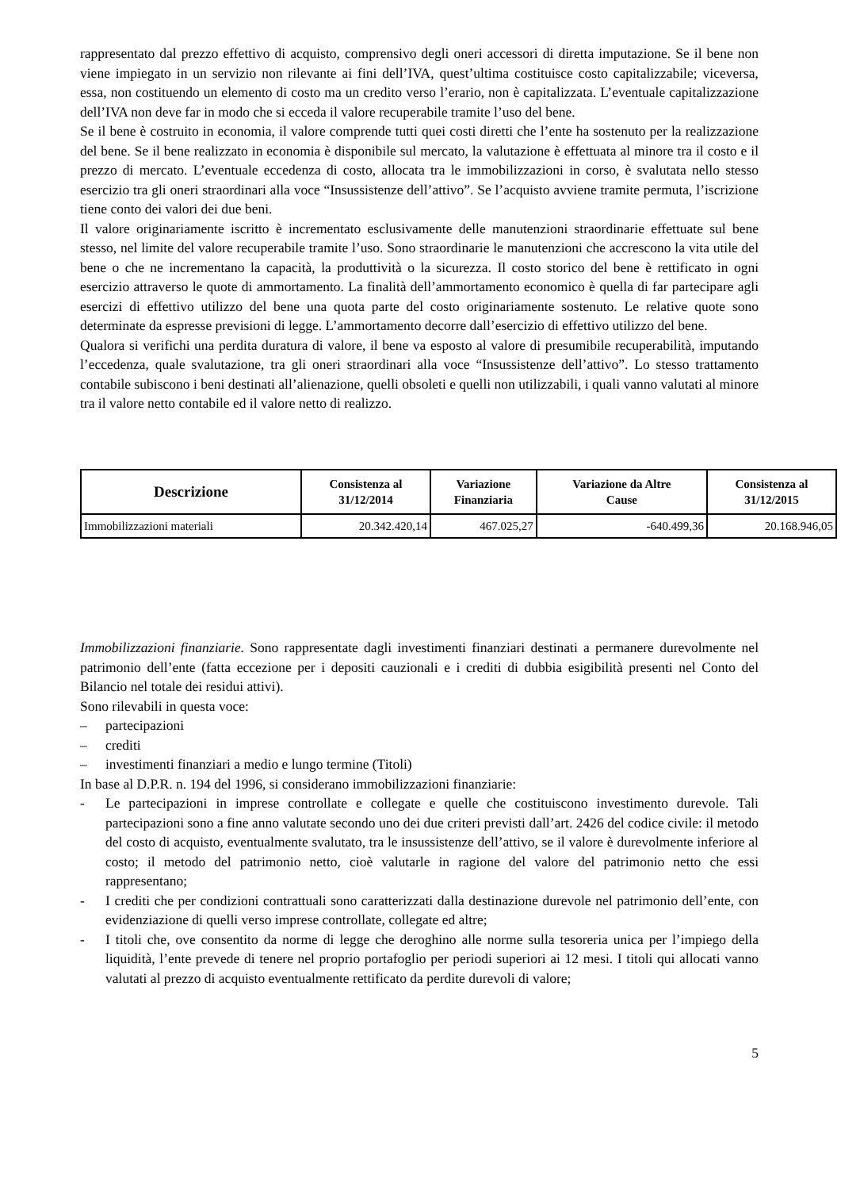rappresentato dal prezzo effettivo di acquisto, comprensivo degli oneri accessori di diretta imputazione. Se il bene non viene impiegato in un servizio non rilevante ai fini dell’IVA, quest’ultima costituisce costo capitalizzabile; viceversa, essa, non costituendo un elemento di costo ma un credito verso l’erario, non è capitalizzata. L’eventuale capitalizzazione dell’IVA non deve far in modo che si ecceda il valore recuperabile tramite l’uso del bene.
Se il bene è costruito in economia, il valore comprende tutti quei costi diretti che l’ente ha sostenuto per la realizzazione del bene. Se il bene realizzato in economia è disponibile sul mercato, la valutazione è effettuata al minore tra il costo e il prezzo di mercato. L’eventuale eccedenza di costo, allocata tra le immobilizzazioni in corso, è svalutata nello stesso esercizio tra gli oneri straordinari alla voce “Insussistenze dell’attivo”. Se l’acquisto avviene tramite permuta, l’iscrizione tiene conto dei valori dei due beni.
Il valore originariamente iscritto è incrementato esclusivamente delle manutenzioni straordinarie effettuate sul bene stesso, nel limite del valore recuperabile tramite l’uso. Sono straordinarie le manutenzioni che accrescono la vita utile del bene o che ne incrementano la capacità, la produttività o la sicurezza. Il costo storico del bene è rettificato in ogni esercizio attraverso le quote di ammortamento. La finalità dell’ammortamento economico è quella di far partecipare agli esercizi di effettivo utilizzo del bene una quota parte del costo originariamente sostenuto. Le relative quote sono determinate da espresse previsioni di legge. L’ammortamento decorre dall’esercizio di effettivo utilizzo del bene.
Qualora si verifichi una perdita duratura di valore, il bene va esposto al valore di presumibile recuperabilità, imputando l’eccedenza, quale svalutazione, tra gli oneri straordinari alla voce “Insussistenze dell’attivo”. Lo stesso trattamento contabile subiscono i beni destinati all’alienazione, quelli obsoleti e quelli non utilizzabili, i quali vanno valutati al minore tra il valore netto contabile ed il valore netto di realizzo.
| Descrizione | Consistenza al 31/12/2014 | Variazione Finanziaria | Variazione da Altre Cause | Consistenza al 31/12/2015 |
| --- | --- | --- | --- | --- |
| Immobilizzazioni materiali | 20.342.420,14 | 467.025,27 | -640.499,36 | 20.168.946,05 |
Immobilizzazioni finanziarie. Sono rappresentate dagli investimenti finanziari destinati a permanere durevolmente nel patrimonio dell’ente (fatta eccezione per i depositi cauzionali e i crediti di dubbia esigibilità presenti nel Conto del Bilancio nel totale dei residui attivi).
Sono rilevabili in questa voce:
– partecipazioni
– crediti
– investimenti finanziari a medio e lungo termine (Titoli)
In base al D.P.R. n. 194 del 1996, si considerano immobilizzazioni finanziarie:
- Le partecipazioni in imprese controllate e collegate e quelle che costituiscono investimento durevole. Tali partecipazioni sono a fine anno valutate secondo uno dei due criteri previsti dall’art. 2426 del codice civile: il metodo del costo di acquisto, eventualmente svalutato, tra le insussistenze dell’attivo, se il valore è durevolmente inferiore al costo; il metodo del patrimonio netto, cioè valutarle in ragione del valore del patrimonio netto che essi rappresentano;
- I crediti che per condizioni contrattuali sono caratterizzati dalla destinazione durevole nel patrimonio dell’ente, con evidenziazione di quelli verso imprese controllate, collegate ed altre;
- I titoli che, ove consentito da norme di legge che deroghino alle norme sulla tesoreria unica per l’impiego della liquidità, l’ente prevede di tenere nel proprio portafoglio per periodi superiori ai 12 mesi. I titoli qui allocati vanno valutati al prezzo di acquisto eventualmente rettificato da perdite durevoli di valore;
5